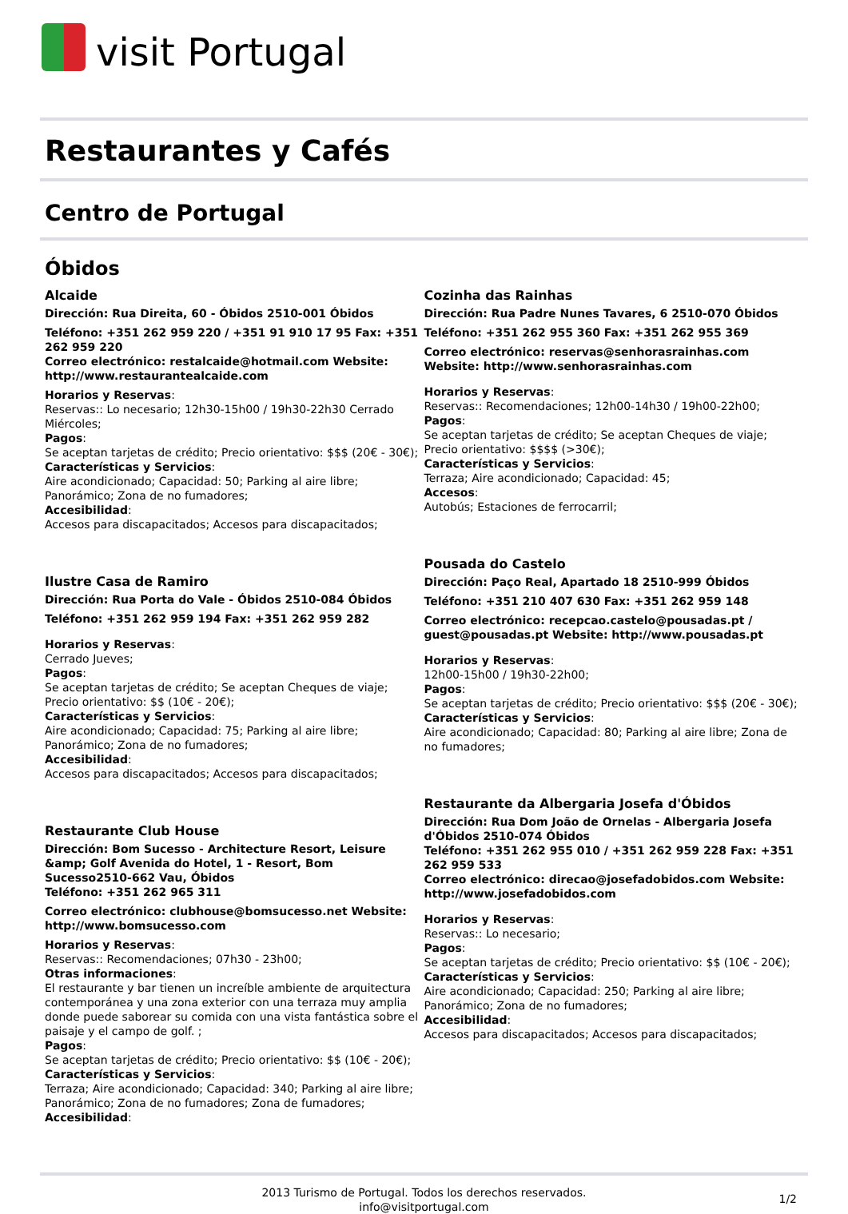visit Portugal
Restaurantes y Cafés
Centro de Portugal
Óbidos
Alcaide
Dirección: Rua Direita, 60 - Óbidos 2510-001 Óbidos
Teléfono: +351 262 959 220 / +351 91 910 17 95 Fax: +351 262 959 220
Correo electrónico: restalcaide@hotmail.com Website: http://www.restaurantealcaide.com
Horarios y Reservas:
Reservas:: Lo necesario; 12h30-15h00 / 19h30-22h30 Cerrado Miércoles;
Pagos:
Se aceptan tarjetas de crédito; Precio orientativo: $$$ (20€ - 30€);
Características y Servicios:
Aire acondicionado; Capacidad: 50; Parking al aire libre; Panorámico; Zona de no fumadores;
Accesibilidad:
Accesos para discapacitados; Accesos para discapacitados;
Ilustre Casa de Ramiro
Dirección: Rua Porta do Vale - Óbidos 2510-084 Óbidos
Teléfono: +351 262 959 194 Fax: +351 262 959 282
Horarios y Reservas:
Cerrado Jueves;
Pagos:
Se aceptan tarjetas de crédito; Se aceptan Cheques de viaje; Precio orientativo: $$ (10€ - 20€);
Características y Servicios:
Aire acondicionado; Capacidad: 75; Parking al aire libre; Panorámico; Zona de no fumadores;
Accesibilidad:
Accesos para discapacitados; Accesos para discapacitados;
Restaurante Club House
Dirección: Bom Sucesso - Architecture Resort, Leisure &amp; Golf Avenida do Hotel, 1 - Resort, Bom Sucesso2510-662 Vau, Óbidos
Teléfono: +351 262 965 311
Correo electrónico: clubhouse@bomsucesso.net Website: http://www.bomsucesso.com
Horarios y Reservas:
Reservas:: Recomendaciones; 07h30 - 23h00;
Otras informaciones:
El restaurante y bar tienen un increíble ambiente de arquitectura contemporánea y una zona exterior con una terraza muy amplia donde puede saborear su comida con una vista fantástica sobre el paisaje y el campo de golf. ;
Pagos:
Se aceptan tarjetas de crédito; Precio orientativo: $$ (10€ - 20€);
Características y Servicios:
Terraza; Aire acondicionado; Capacidad: 340; Parking al aire libre; Panorámico; Zona de no fumadores; Zona de fumadores;
Accesibilidad:
Cozinha das Rainhas
Dirección: Rua Padre Nunes Tavares, 6 2510-070 Óbidos
Teléfono: +351 262 955 360 Fax: +351 262 955 369
Correo electrónico: reservas@senhorasrainhas.com Website: http://www.senhorasrainhas.com
Horarios y Reservas:
Reservas:: Recomendaciones; 12h00-14h30 / 19h00-22h00;
Pagos:
Se aceptan tarjetas de crédito; Se aceptan Cheques de viaje; Precio orientativo: $$$$ (>30€);
Características y Servicios:
Terraza; Aire acondicionado; Capacidad: 45;
Accesos:
Autobús; Estaciones de ferrocarril;
Pousada do Castelo
Dirección: Paço Real, Apartado 18 2510-999 Óbidos
Teléfono: +351 210 407 630 Fax: +351 262 959 148
Correo electrónico: recepcao.castelo@pousadas.pt / guest@pousadas.pt Website: http://www.pousadas.pt
Horarios y Reservas:
12h00-15h00 / 19h30-22h00;
Pagos:
Se aceptan tarjetas de crédito; Precio orientativo: $$$ (20€ - 30€);
Características y Servicios:
Aire acondicionado; Capacidad: 80; Parking al aire libre; Zona de no fumadores;
Restaurante da Albergaria Josefa d'Óbidos
Dirección: Rua Dom João de Ornelas - Albergaria Josefa d'Óbidos 2510-074 Óbidos
Teléfono: +351 262 955 010 / +351 262 959 228 Fax: +351 262 959 533
Correo electrónico: direcao@josefadobidos.com Website: http://www.josefadobidos.com
Horarios y Reservas:
Reservas:: Lo necesario;
Pagos:
Se aceptan tarjetas de crédito; Precio orientativo: $$ (10€ - 20€);
Características y Servicios:
Aire acondicionado; Capacidad: 250; Parking al aire libre; Panorámico; Zona de no fumadores;
Accesibilidad:
Accesos para discapacitados; Accesos para discapacitados;
2013 Turismo de Portugal. Todos los derechos reservados.
info@visitportugal.com
1/2